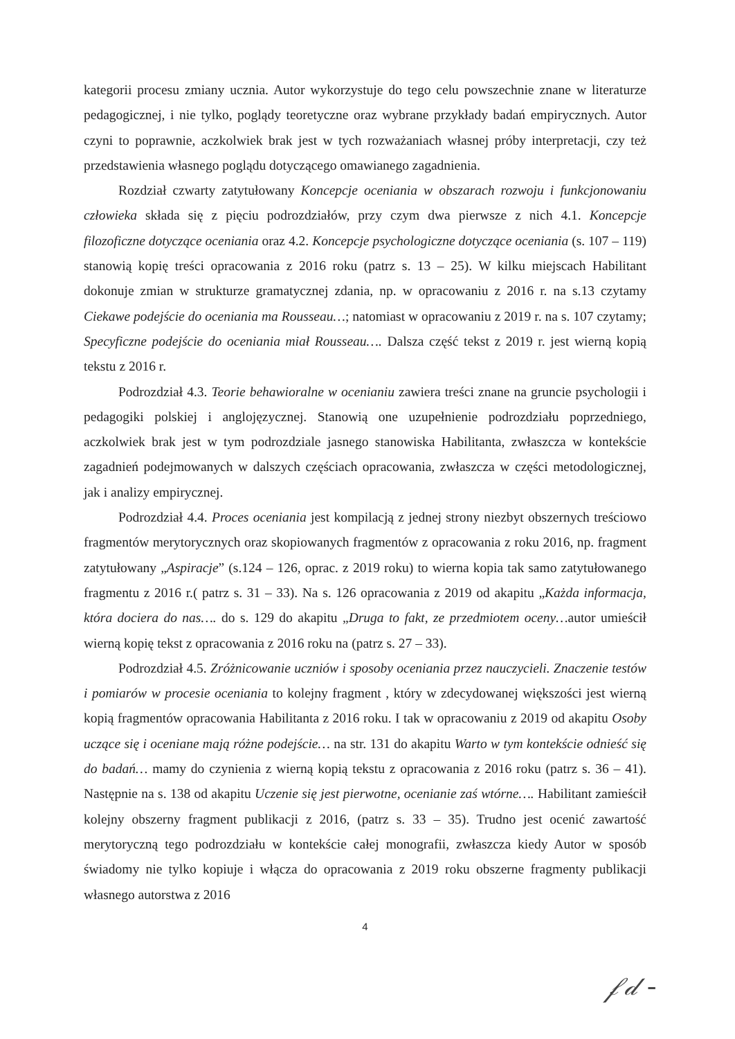kategorii procesu zmiany ucznia. Autor wykorzystuje do tego celu powszechnie znane w literaturze pedagogicznej, i nie tylko, poglądy teoretyczne oraz wybrane przykłady badań empirycznych. Autor czyni to poprawnie, aczkolwiek brak jest w tych rozważaniach własnej próby interpretacji, czy też przedstawienia własnego poglądu dotyczącego omawianego zagadnienia.
Rozdział czwarty zatytułowany Koncepcje oceniania w obszarach rozwoju i funkcjonowaniu człowieka składa się z pięciu podrozdziałów, przy czym dwa pierwsze z nich 4.1. Koncepcje filozoficzne dotyczące oceniania oraz 4.2. Koncepcje psychologiczne dotyczące oceniania (s. 107 – 119) stanowią kopię treści opracowania z 2016 roku (patrz s. 13 – 25). W kilku miejscach Habilitant dokonuje zmian w strukturze gramatycznej zdania, np. w opracowaniu z 2016 r. na s.13 czytamy Ciekawe podejście do oceniania ma Rousseau…; natomiast w opracowaniu z 2019 r. na s. 107 czytamy; Specyficzne podejście do oceniania miał Rousseau…. Dalsza część tekst z 2019 r. jest wierną kopią tekstu z 2016 r.
Podrozdział 4.3. Teorie behawioralne w ocenianiu zawiera treści znane na gruncie psychologii i pedagogiki polskiej i anglojęzycznej. Stanowią one uzupełnienie podrozdziału poprzedniego, aczkolwiek brak jest w tym podrozdziale jasnego stanowiska Habilitanta, zwłaszcza w kontekście zagadnień podejmowanych w dalszych częściach opracowania, zwłaszcza w części metodologicznej, jak i analizy empirycznej.
Podrozdział 4.4. Proces oceniania jest kompilacją z jednej strony niezbyt obszernych treściowo fragmentów merytorycznych oraz skopiowanych fragmentów z opracowania z roku 2016, np. fragment zatytułowany „Aspiracje” (s.124 – 126, oprac. z 2019 roku) to wierna kopia tak samo zatytułowanego fragmentu z 2016 r.( patrz s. 31 – 33). Na s. 126 opracowania z 2019 od akapitu „Każda informacja, która dociera do nas…. do s. 129 do akapitu „Druga to fakt, ze przedmiotem oceny…autor umieścił wierną kopię tekst z opracowania z 2016 roku na (patrz s. 27 – 33).
Podrozdział 4.5. Zróżnicowanie uczniów i sposoby oceniania przez nauczycieli. Znaczenie testów i pomiarów w procesie oceniania to kolejny fragment , który w zdecydowanej większości jest wierną kopią fragmentów opracowania Habilitanta z 2016 roku. I tak w opracowaniu z 2019 od akapitu Osoby uczące się i oceniane mają różne podejście… na str. 131 do akapitu Warto w tym kontekście odnieść się do badań… mamy do czynienia z wierną kopią tekstu z opracowania z 2016 roku (patrz s. 36 – 41). Następnie na s. 138 od akapitu Uczenie się jest pierwotne, ocenianie zaś wtórne…. Habilitant zamieścił kolejny obszerny fragment publikacji z 2016, (patrz s. 33 – 35). Trudno jest ocenić zawartość merytoryczną tego podrozdziału w kontekście całej monografii, zwłaszcza kiedy Autor w sposób świadomy nie tylko kopiuje i włącza do opracowania z 2019 roku obszerne fragmenty publikacji własnego autorstwa z 2016
4
𝒻𝒹 -